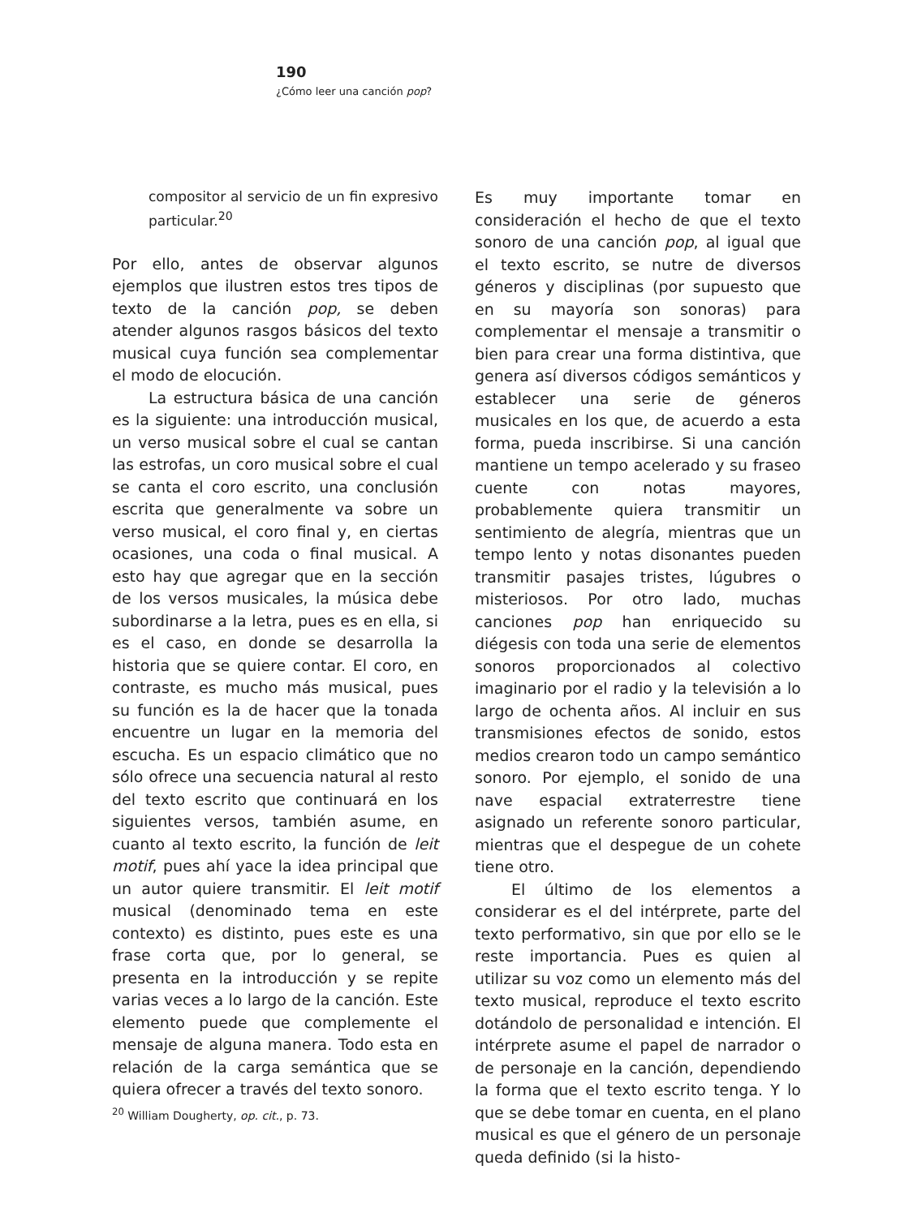190
¿Cómo leer una canción pop?
compositor al servicio de un fin expresivo particular.<sup>20</sup>
Por ello, antes de observar algunos ejemplos que ilustren estos tres tipos de texto de la canción pop, se deben atender algunos rasgos básicos del texto musical cuya función sea complementar el modo de elocución.
La estructura básica de una canción es la siguiente: una introducción musical, un verso musical sobre el cual se cantan las estrofas, un coro musical sobre el cual se canta el coro escrito, una conclusión escrita que generalmente va sobre un verso musical, el coro final y, en ciertas ocasiones, una coda o final musical. A esto hay que agregar que en la sección de los versos musicales, la música debe subordinarse a la letra, pues es en ella, si es el caso, en donde se desarrolla la historia que se quiere contar. El coro, en contraste, es mucho más musical, pues su función es la de hacer que la tonada encuentre un lugar en la memoria del escucha. Es un espacio climático que no sólo ofrece una secuencia natural al resto del texto escrito que continuará en los siguientes versos, también asume, en cuanto al texto escrito, la función de leit motif, pues ahí yace la idea principal que un autor quiere transmitir. El leit motif musical (denominado tema en este contexto) es distinto, pues este es una frase corta que, por lo general, se presenta en la introducción y se repite varias veces a lo largo de la canción. Este elemento puede que complemente el mensaje de alguna manera. Todo esta en relación de la carga semántica que se quiera ofrecer a través del texto sonoro.
<sup>20</sup> William Dougherty, op. cit., p. 73.
Es muy importante tomar en consideración el hecho de que el texto sonoro de una canción pop, al igual que el texto escrito, se nutre de diversos géneros y disciplinas (por supuesto que en su mayoría son sonoras) para complementar el mensaje a transmitir o bien para crear una forma distintiva, que genera así diversos códigos semánticos y establecer una serie de géneros musicales en los que, de acuerdo a esta forma, pueda inscribirse. Si una canción mantiene un tempo acelerado y su fraseo cuente con notas mayores, probablemente quiera transmitir un sentimiento de alegría, mientras que un tempo lento y notas disonantes pueden transmitir pasajes tristes, lúgubres o misteriosos. Por otro lado, muchas canciones pop han enriquecido su diégesis con toda una serie de elementos sonoros proporcionados al colectivo imaginario por el radio y la televisión a lo largo de ochenta años. Al incluir en sus transmisiones efectos de sonido, estos medios crearon todo un campo semántico sonoro. Por ejemplo, el sonido de una nave espacial extraterrestre tiene asignado un referente sonoro particular, mientras que el despegue de un cohete tiene otro.
El último de los elementos a considerar es el del intérprete, parte del texto performativo, sin que por ello se le reste importancia. Pues es quien al utilizar su voz como un elemento más del texto musical, reproduce el texto escrito dotándolo de personalidad e intención. El intérprete asume el papel de narrador o de personaje en la canción, dependiendo la forma que el texto escrito tenga. Y lo que se debe tomar en cuenta, en el plano musical es que el género de un personaje queda definido (si la histo-